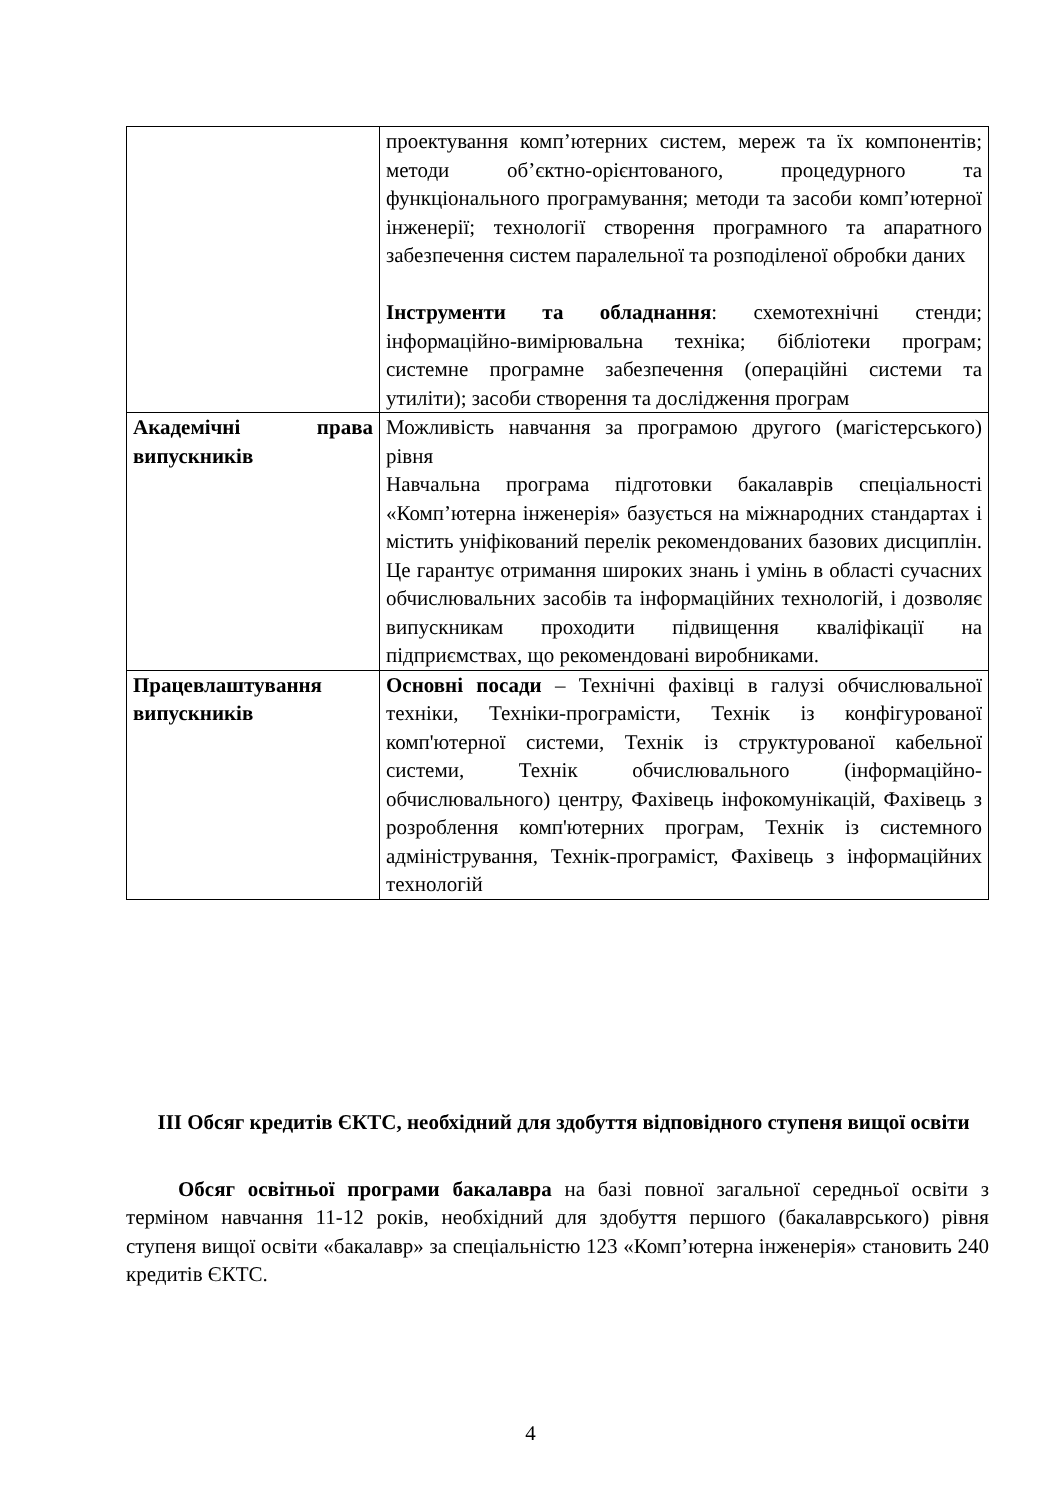| | проектування комп’ютерних систем, мереж та їх компонентів; методи об’єктно-орієнтованого, процедурного та функціонального програмування; методи та засоби комп’ютерної інженерії; технології створення програмного та апаратного забезпечення систем паралельної та розподіленої обробки даних Інструменти та обладнання : схемотехнічні стенди; інформаційно-вимірювальна техніка; бібліотеки програм; системне програмне забезпечення (операційні системи та утиліти); засоби створення та дослідження програм |
| Академічні права випускників | Можливість навчання за програмою другого (магістерського) рівня Навчальна програма підготовки бакалаврів спеціальності «Комп’ютерна інженерія» базується на міжнародних стандартах і містить уніфікований перелік рекомендованих базових дисциплін. Це гарантує отримання широких знань і умінь в області сучасних обчислювальних засобів та інформаційних технологій, і дозволяє випускникам проходити підвищення кваліфікації на підприємствах, що рекомендовані виробниками. |
| Працевлаштування випускників | Основні посади – Технічні фахівці в галузі обчислювальної техніки, Техніки-програмісти, Технік із конфігурованої комп'ютерної системи, Технік із структурованої кабельної системи, Технік обчислювального (інформаційно-обчислювального) центру, Фахівець інфокомунікацій, Фахівець з розроблення комп'ютерних програм, Технік із системного адміністрування, Технік-програміст, Фахівець з інформаційних технологій |
III Обсяг кредитів ЄКТС, необхідний для здобуття відповідного ступеня вищої освіти
Обсяг освітньої програми бакалавра на базі повної загальної середньої освіти з терміном навчання 11-12 років, необхідний для здобуття першого (бакалаврського) рівня ступеня вищої освіти «бакалавр» за спеціальністю 123 «Комп’ютерна інженерія» становить 240 кредитів ЄКТС.
4